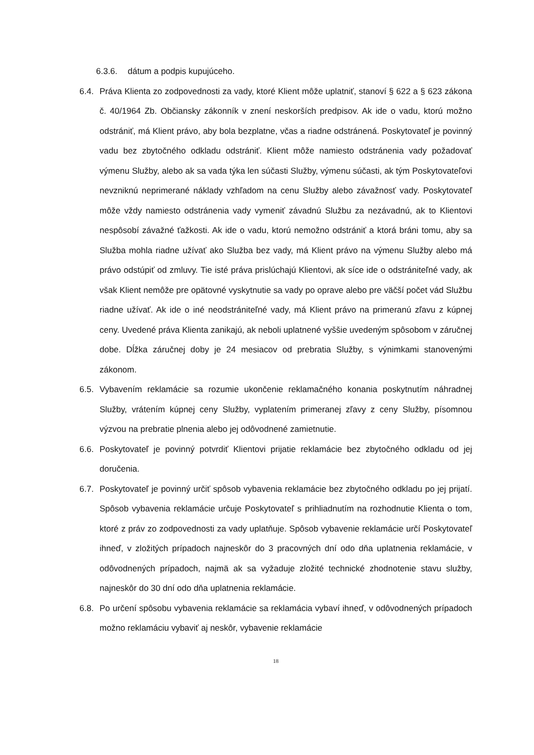6.3.6. dátum a podpis kupujúceho.
6.4.
Práva Klienta zo zodpovednosti za vady, ktoré Klient môže uplatniť, stanoví § 622 a § 623 zákona č. 40/1964 Zb. Občiansky zákonník v znení neskorších predpisov. Ak ide o vadu, ktorú možno odstrániť, má Klient právo, aby bola bezplatne, včas a riadne odstránená. Poskytovateľ je povinný vadu bez zbytočného odkladu odstrániť. Klient môže namiesto odstránenia vady požadovať výmenu Služby, alebo ak sa vada týka len súčasti Služby, výmenu súčasti, ak tým Poskytovateľovi nevzniknú neprimerané náklady vzhľadom na cenu Služby alebo závažnosť vady. Poskytovateľ môže vždy namiesto odstránenia vady vymeniť závadnú Službu za nezávadnú, ak to Klientovi nespôsobí závažné ťažkosti. Ak ide o vadu, ktorú nemožno odstrániť a ktorá bráni tomu, aby sa Služba mohla riadne užívať ako Služba bez vady, má Klient právo na výmenu Služby alebo má právo odstúpiť od zmluvy. Tie isté práva prislúchajú Klientovi, ak síce ide o odstrániteľné vady, ak však Klient nemôže pre opätovné vyskytnutie sa vady po oprave alebo pre väčší počet vád Službu riadne užívať. Ak ide o iné neodstrániteľné vady, má Klient právo na primeranú zľavu z kúpnej ceny. Uvedené práva Klienta zanikajú, ak neboli uplatnené vyššie uvedeným spôsobom v záručnej dobe. Dĺžka záručnej doby je 24 mesiacov od prebratia Služby, s výnimkami stanovenými zákonom.
6.5.
Vybavením reklamácie sa rozumie ukončenie reklamačného konania poskytnutím náhradnej Služby, vrátením kúpnej ceny Služby, vyplatením primeranej zľavy z ceny Služby, písomnou výzvou na prebratie plnenia alebo jej odôvodnené zamietnutie.
6.6.
Poskytovateľ je povinný potvrdiť Klientovi prijatie reklamácie bez zbytočného odkladu od jej doručenia.
6.7.
Poskytovateľ je povinný určiť spôsob vybavenia reklamácie bez zbytočného odkladu po jej prijatí. Spôsob vybavenia reklamácie určuje Poskytovateľ s prihliadnutím na rozhodnutie Klienta o tom, ktoré z práv zo zodpovednosti za vady uplatňuje. Spôsob vybavenie reklamácie určí Poskytovateľ ihneď, v zložitých prípadoch najneskôr do 3 pracovných dní odo dňa uplatnenia reklamácie, v odôvodnených prípadoch, najmä ak sa vyžaduje zložité technické zhodnotenie stavu služby, najneskôr do 30 dní odo dňa uplatnenia reklamácie.
6.8.
Po určení spôsobu vybavenia reklamácie sa reklamácia vybaví ihneď, v odôvodnených prípadoch možno reklamáciu vybaviť aj neskôr, vybavenie reklamácie
18